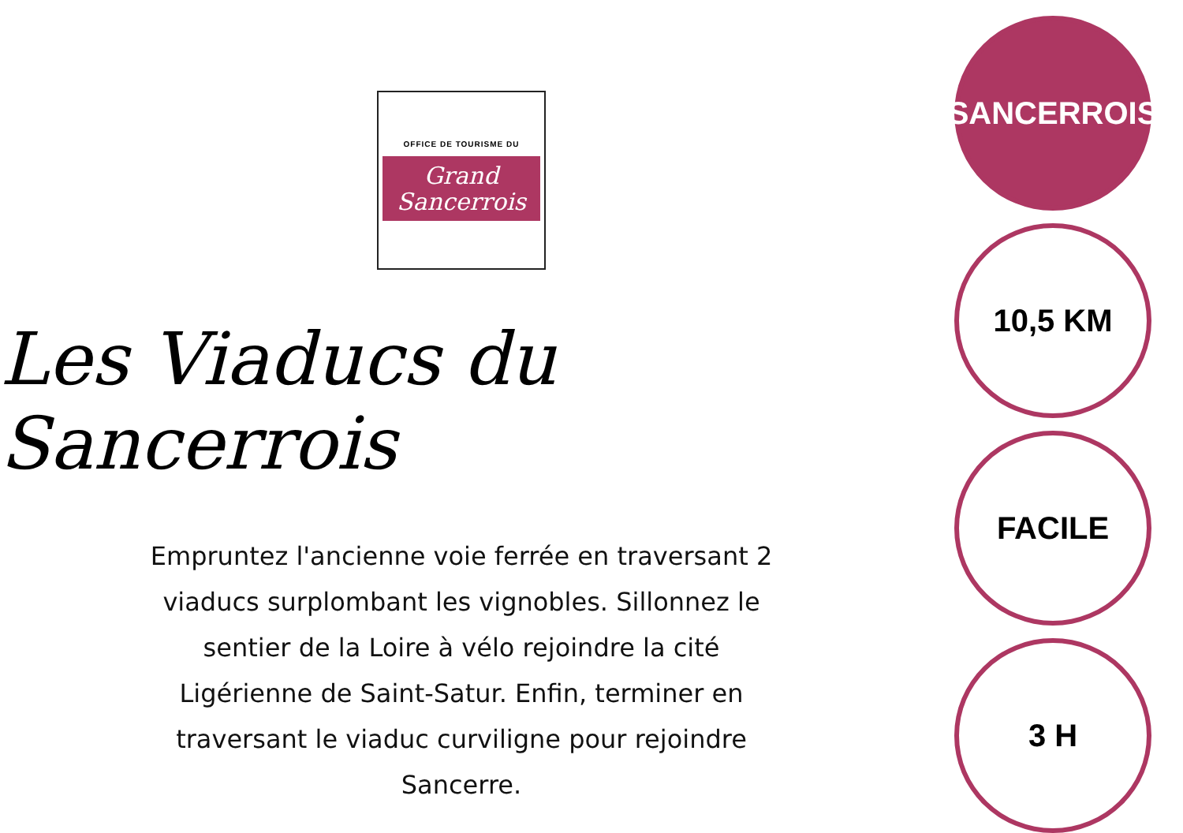OFFICE DE TOURISME DU
Grand
Sancerrois
Les Viaducs du Sancerrois
Empruntez l'ancienne voie ferrée en traversant 2 viaducs surplombant les vignobles. Sillonnez le sentier de la Loire à vélo rejoindre la cité Ligérienne de Saint-Satur. Enfin, terminer en traversant le viaduc curviligne pour rejoindre Sancerre.
SANCERROIS
10,5 KM
FACILE
3 H